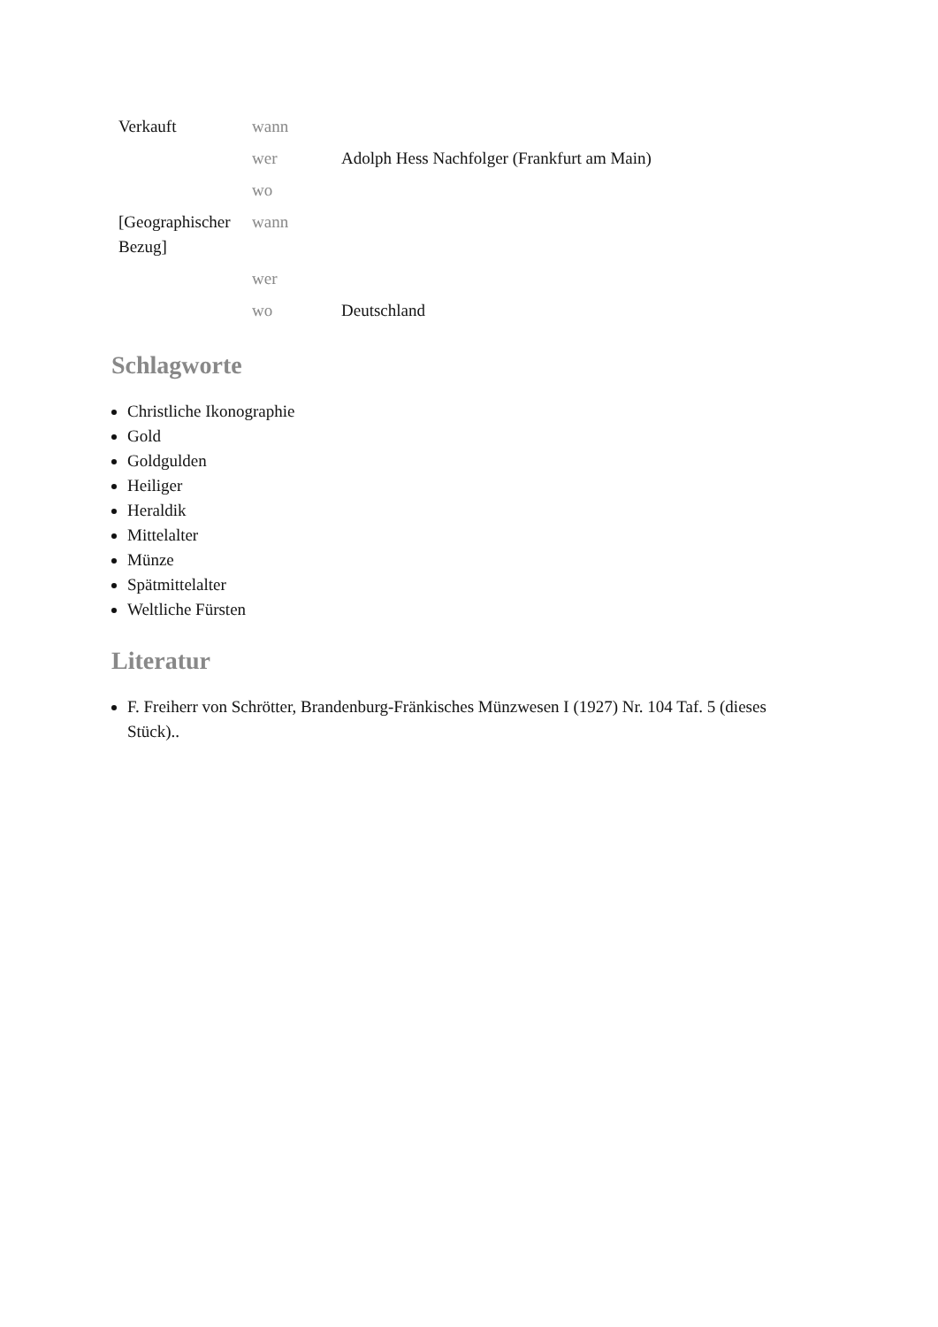| Verkauft | wann | |
| | wer | Adolph Hess Nachfolger (Frankfurt am Main) |
| | wo | |
| [Geographischer Bezug] | wann | |
| | wer | |
| | wo | Deutschland |
Schlagworte
Christliche Ikonographie
Gold
Goldgulden
Heiliger
Heraldik
Mittelalter
Münze
Spätmittelalter
Weltliche Fürsten
Literatur
F. Freiherr von Schrötter, Brandenburg-Fränkisches Münzwesen I (1927) Nr. 104 Taf. 5 (dieses Stück)..